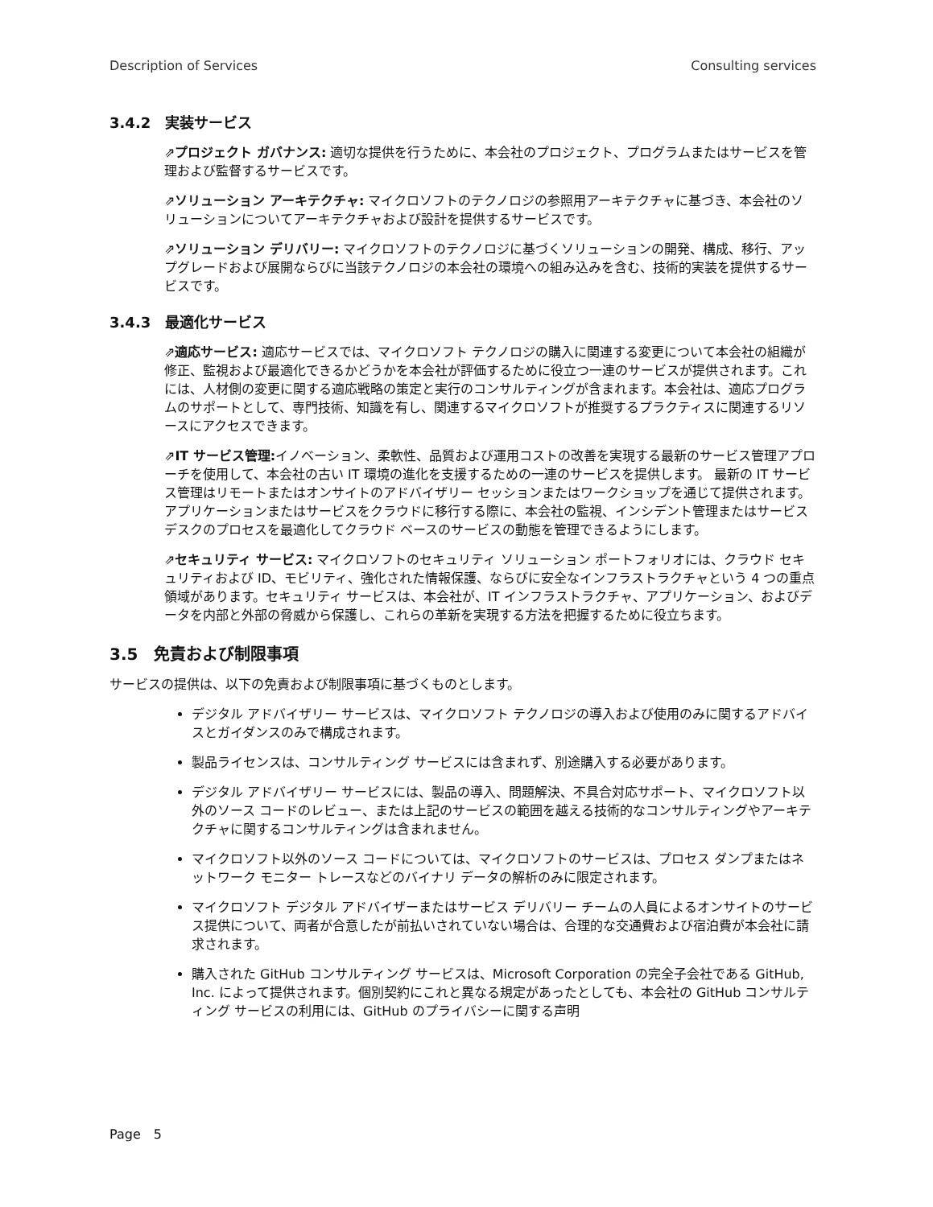Description of Services Consulting services
3.4.2　実装サービス
⇗プロジェクト ガバナンス: 適切な提供を行うために、本会社のプロジェクト、プログラムまたはサービスを管理および監督するサービスです。
⇗ソリューション アーキテクチャ: マイクロソフトのテクノロジの参照用アーキテクチャに基づき、本会社のソリューションについてアーキテクチャおよび設計を提供するサービスです。
⇗ソリューション デリバリー: マイクロソフトのテクノロジに基づくソリューションの開発、構成、移行、アップグレードおよび展開ならびに当該テクノロジの本会社の環境への組み込みを含む、技術的実装を提供するサービスです。
3.4.3　最適化サービス
⇗適応サービス: 適応サービスでは、マイクロソフト テクノロジの購入に関連する変更について本会社の組織が修正、監視および最適化できるかどうかを本会社が評価するために役立つ一連のサービスが提供されます。これには、人材側の変更に関する適応戦略の策定と実行のコンサルティングが含まれます。本会社は、適応プログラムのサポートとして、専門技術、知識を有し、関連するマイクロソフトが推奨するプラクティスに関連するリソースにアクセスできます。
⇗IT サービス管理: イノベーション、柔軟性、品質および運用コストの改善を実現する最新のサービス管理アプローチを使用して、本会社の古い IT 環境の進化を支援するための一連のサービスを提供します。 最新の IT サービス管理はリモートまたはオンサイトのアドバイザリー セッションまたはワークショップを通じて提供されます。アプリケーションまたはサービスをクラウドに移行する際に、本会社の監視、インシデント管理またはサービス デスクのプロセスを最適化してクラウド ベースのサービスの動態を管理できるようにします。
⇗セキュリティ サービス: マイクロソフトのセキュリティ ソリューション ポートフォリオには、クラウド セキュリティおよび ID、モビリティ、強化された情報保護、ならびに安全なインフラストラクチャという 4 つの重点領域があります。セキュリティ サービスは、本会社が、IT インフラストラクチャ、アプリケーション、およびデータを内部と外部の脅威から保護し、これらの革新を実現する方法を把握するために役立ちます。
3.5　免責および制限事項
サービスの提供は、以下の免責および制限事項に基づくものとします。
デジタル アドバイザリー サービスは、マイクロソフト テクノロジの導入および使用のみに関するアドバイスとガイダンスのみで構成されます。
製品ライセンスは、コンサルティング サービスには含まれず、別途購入する必要があります。
デジタル アドバイザリー サービスには、製品の導入、問題解決、不具合対応サポート、マイクロソフト以外のソース コードのレビュー、または上記のサービスの範囲を越える技術的なコンサルティングやアーキテクチャに関するコンサルティングは含まれません。
マイクロソフト以外のソース コードについては、マイクロソフトのサービスは、プロセス ダンプまたはネットワーク モニター トレースなどのバイナリ データの解析のみに限定されます。
マイクロソフト デジタル アドバイザーまたはサービス デリバリー チームの人員によるオンサイトのサービス提供について、両者が合意したが前払いされていない場合は、合理的な交通費および宿泊費が本会社に請求されます。
購入された GitHub コンサルティング サービスは、Microsoft Corporation の完全子会社である GitHub, Inc. によって提供されます。個別契約にこれと異なる規定があったとしても、本会社の GitHub コンサルティング サービスの利用には、GitHub のプライバシーに関する声明
Page　5